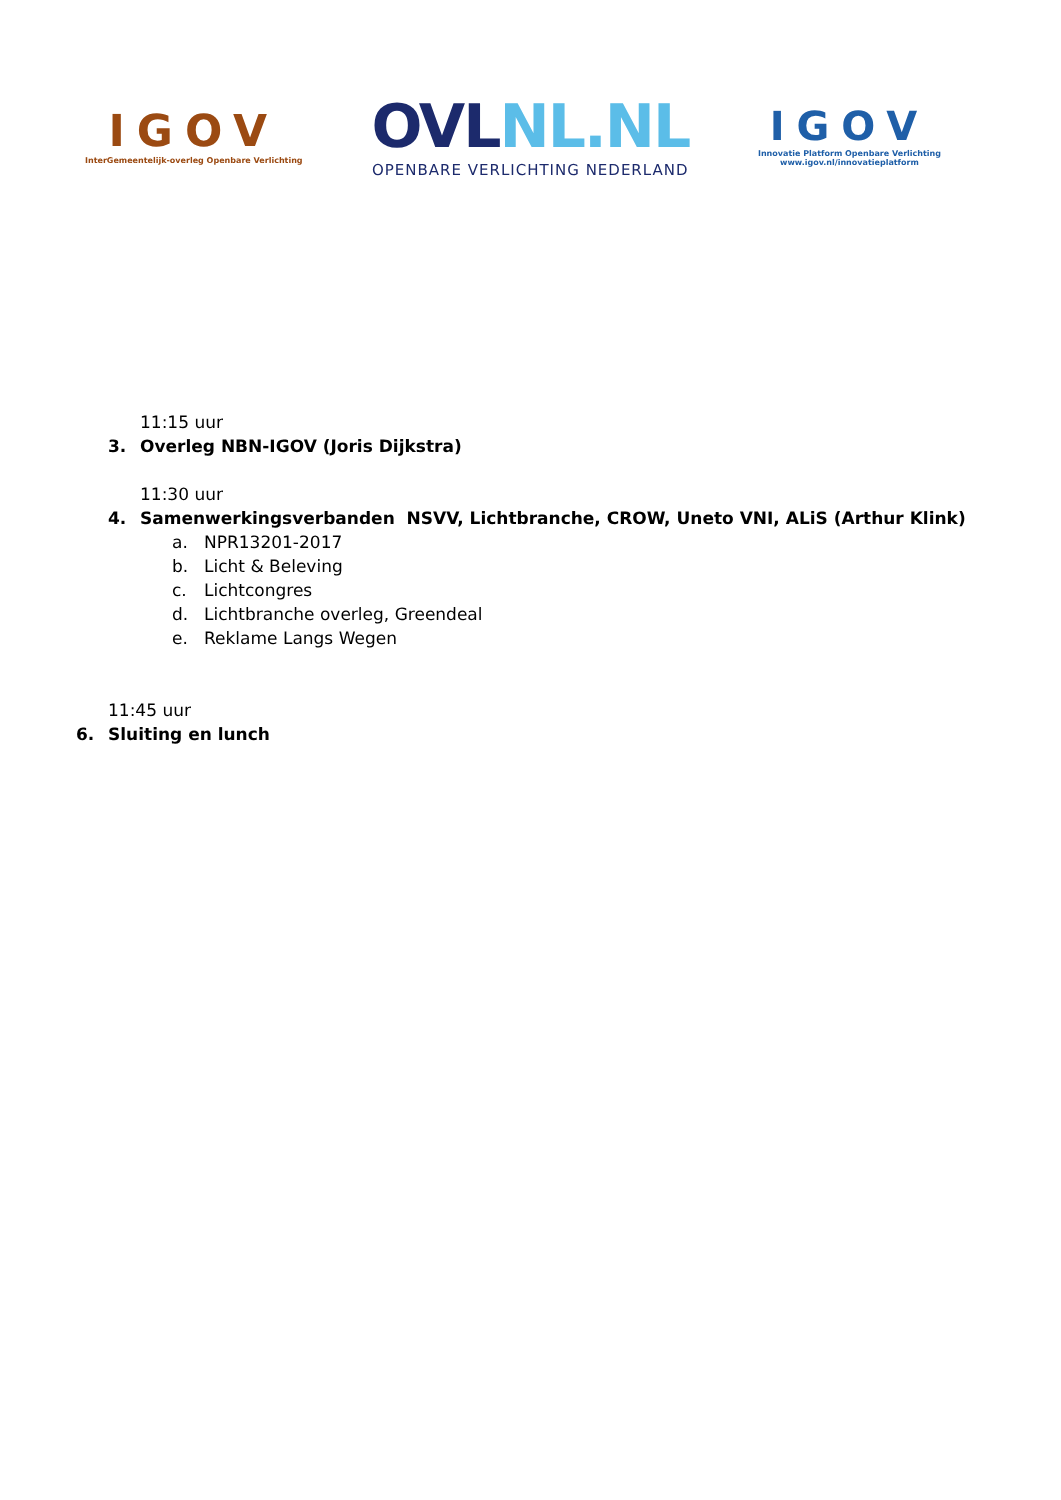IGOV
InterGemeentelijk-overleg Openbare Verlichting
OVLNL.NL
OPENBARE VERLICHTING NEDERLAND
IGOV
Innovatie Platform Openbare Verlichting
www.igov.nl/innovatieplatform
11:15 uur
3. Overleg NBN-IGOV (Joris Dijkstra)
11:30 uur
4. Samenwerkingsverbanden NSVV, Lichtbranche, CROW, Uneto VNI, ALiS (Arthur Klink)
a. NPR13201-2017
b. Licht & Beleving
c. Lichtcongres
d. Lichtbranche overleg, Greendeal
e. Reklame Langs Wegen
11:45 uur
6. Sluiting en lunch